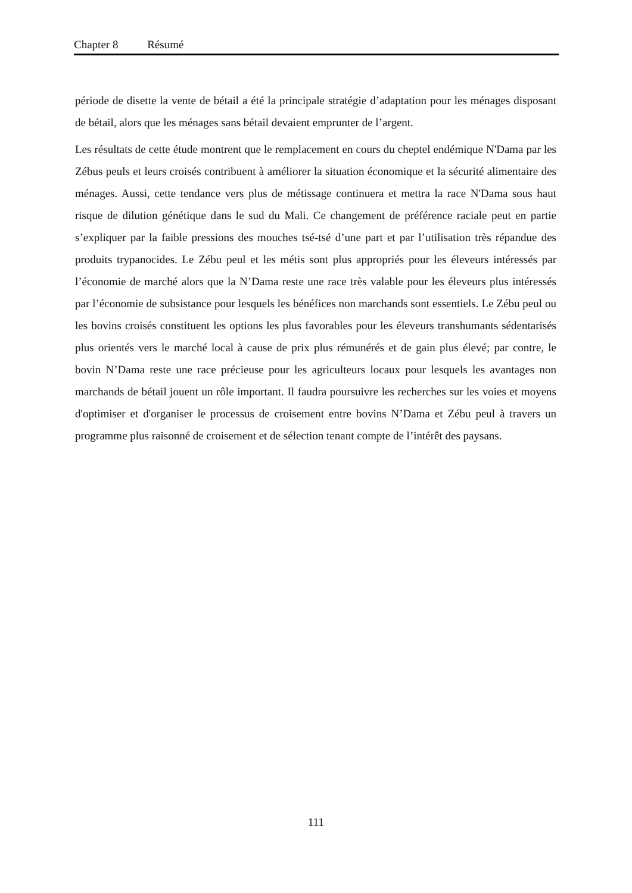Chapter 8 Résumé
période de disette la vente de bétail a été la principale stratégie d’adaptation pour les ménages disposant de bétail, alors que les ménages sans bétail devaient emprunter de l’argent.
Les résultats de cette étude montrent que le remplacement en cours du cheptel endémique N'Dama par les Zébus peuls et leurs croisés contribuent à améliorer la situation économique et la sécurité alimentaire des ménages. Aussi, cette tendance vers plus de métissage continuera et mettra la race N'Dama sous haut risque de dilution génétique dans le sud du Mali. Ce changement de préférence raciale peut en partie s’expliquer par la faible pressions des mouches tsé-tsé d’une part et par l’utilisation très répandue des produits trypanocides. Le Zébu peul et les métis sont plus appropriés pour les éleveurs intéressés par l’économie de marché alors que la N’Dama reste une race très valable pour les éleveurs plus intéressés par l’économie de subsistance pour lesquels les bénéfices non marchands sont essentiels. Le Zébu peul ou les bovins croisés constituent les options les plus favorables pour les éleveurs transhumants sédentarisés plus orientés vers le marché local à cause de prix plus rémunérés et de gain plus élevé; par contre, le bovin N’Dama reste une race précieuse pour les agriculteurs locaux pour lesquels les avantages non marchands de bétail jouent un rôle important. Il faudra poursuivre les recherches sur les voies et moyens d'optimiser et d'organiser le processus de croisement entre bovins N’Dama et Zébu peul à travers un programme plus raisonné de croisement et de sélection tenant compte de l’intérêt des paysans.
111